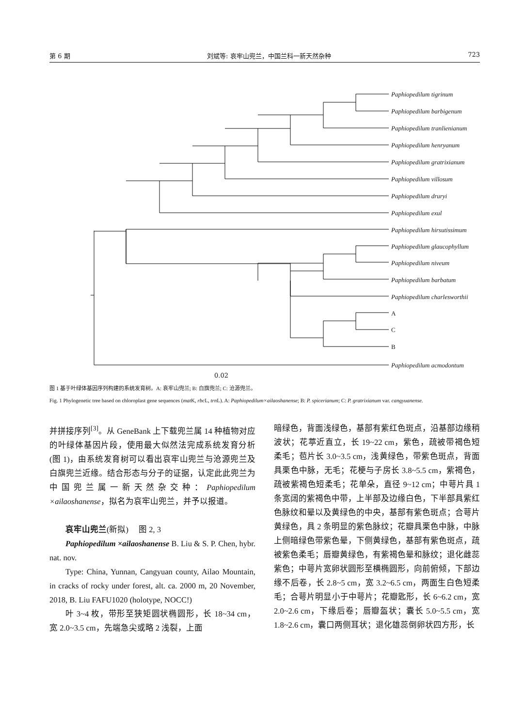第 6 期 刘斌等: 哀牢山兜兰，中国兰科一新天然杂种 723
Paphiopedilum tigrinum
Paphiopedilum barbigenum
Paphiopedilum tranlienianum
Paphiopedilum henryanum
Paphiopedilum gratrixianum
Paphiopedilum villosum
Paphiopedilum druryi
Paphiopedilum exul
Paphiopedilum hirsutissimum
Paphiopedilum glaucophyllum
Paphiopedilum niveum
Paphiopedilum barbatum
Paphiopedilum charlesworthii
A
C
B
Paphiopedilum acmodontum
0.02
图 1 基于叶绿体基因序列构建的系统发育树。A: 哀牢山兜兰; B: 白旗兜兰; C: 沧源兜兰。
Fig. 1 Phylogenetic tree based on chloroplast gene sequences (mat K, rbc L, trn L). A: Paphiopedilum×ailaoshanense; B: P. spicerianum; C: P. gratrixianum var. cangyuanense.
并拼接序列<sup>[3]</sup>。从 GeneBank 上下载兜兰属 14 种植物对应的叶绿体基因片段，使用最大似然法完成系统发育分析(图 1)，由系统发育树可以看出哀牢山兜兰与沧源兜兰及白旗兜兰近缘。结合形态与分子的证据，认定此此兜兰为中国兜兰属一新天然杂交种：Paphiopedilum ×ailaoshanense，拟名为哀牢山兜兰，并予以报道。
哀牢山兜兰(新拟)　 图 2, 3
Paphiopedilum ×ailaoshanense B. Liu & S. P. Chen, hybr. nat. nov.
Type: China, Yunnan, Cangyuan county, Ailao Mountain, in cracks of rocky under forest, alt. ca. 2000 m, 20 November, 2018, B. Liu FAFU1020 (holotype, NOCC!)
叶 3~4 枚，带形至狭矩圆状椭圆形，长 18~34 cm，宽 2.0~3.5 cm，先端急尖或略 2 浅裂，上面
暗绿色，背面浅绿色，基部有紫红色斑点，沿基部边缘稍波状；花葶近直立，长 19~22 cm，紫色，疏被带褐色短柔毛；苞片长 3.0~3.5 cm，浅黄绿色，带紫色斑点，背面具栗色中脉，无毛；花梗与子房长 3.8~5.5 cm，紫褐色，疏被紫褐色短柔毛；花单朵，直径 9~12 cm；中萼片具 1 条宽阔的紫褐色中带，上半部及边缘白色，下半部具紫红色脉纹和晕以及黄绿色的中央，基部有紫色斑点；合萼片黄绿色，具 2 条明显的紫色脉纹；花瓣具栗色中脉，中脉上侧暗绿色带紫色晕，下侧黄绿色，基部有紫色斑点，疏被紫色柔毛；唇瓣黄绿色，有紫褐色晕和脉纹；退化雌蕊紫色；中萼片宽卵状圆形至横椭圆形，向前俯倾，下部边缘不后卷，长 2.8~5 cm，宽 3.2~6.5 cm，两面生白色短柔毛；合萼片明显小于中萼片；花瓣匙形，长 6~6.2 cm，宽 2.0~2.6 cm，下缘后卷；唇瓣盔状；囊长 5.0~5.5 cm，宽 1.8~2.6 cm，囊口两侧耳状；退化雄蕊倒卵状四方形，长